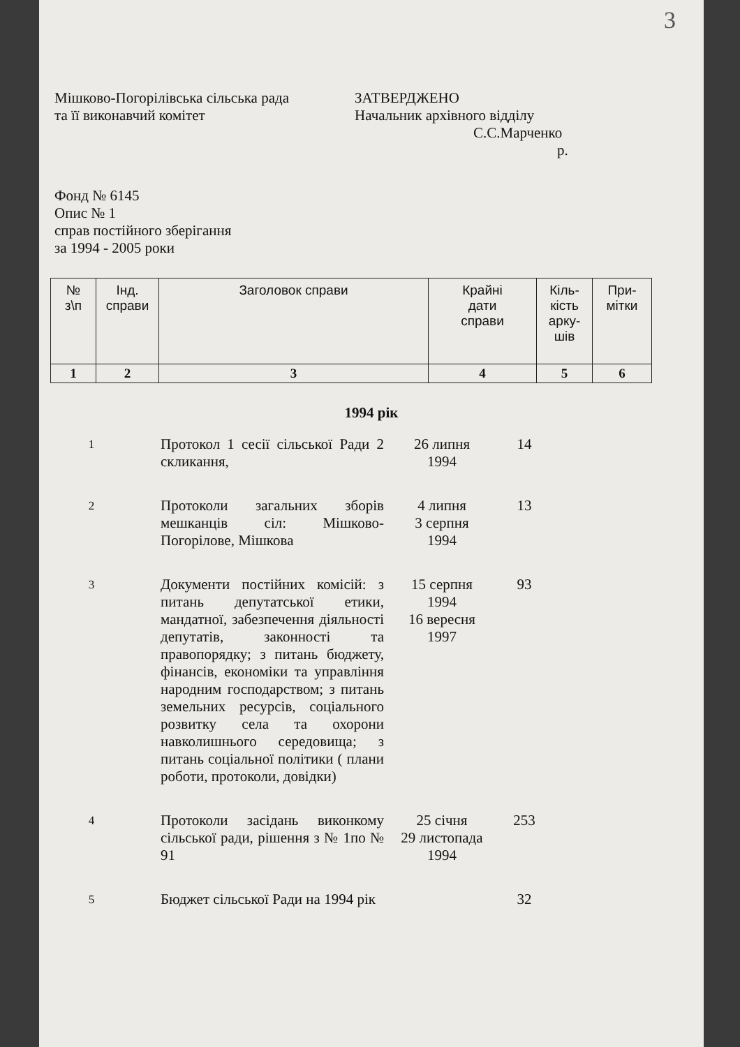3
Мішково-Погорілівська сільська рада
та її виконавчий комітет
ЗАТВЕРДЖЕНО
Начальник архівного відділу
С.С.Марченко
р.
Фонд № 6145
Опис № 1
справ постійного зберігання
за 1994 - 2005 роки
| № з\п | Інд. справи | Заголовок справи | Крайні дати справи | Кіль- кість арку- шів | При- мітки |
| --- | --- | --- | --- | --- | --- |
| 1 | 2 | 3 | 4 | 5 | 6 |
1994 рік
| 1 | Протокол 1 сесії сільської Ради 2 скликання, | 26 липня 1994 | 14 | |
| 2 | Протоколи загальних зборів мешканців сіл: Мішково-Погорілове, Мішкова | 4 липня 3 серпня 1994 | 13 | |
| 3 | Документи постійних комісій: з питань депутатської етики, мандатної, забезпечення діяльності депутатів, законності та правопорядку; з питань бюджету, фінансів, економіки та управління народним господарством; з питань земельних ресурсів, соціального розвитку села та охорони навколишнього середовища; з питань соціальної політики ( плани роботи, протоколи, довідки) | 15 серпня 1994 16 вересня 1997 | 93 | |
| 4 | Протоколи засідань виконкому сільської ради, рішення з № 1по № 91 | 25 січня 29 листопада 1994 | 253 | |
| 5 | Бюджет сільської Ради на 1994 рік | | 32 | |